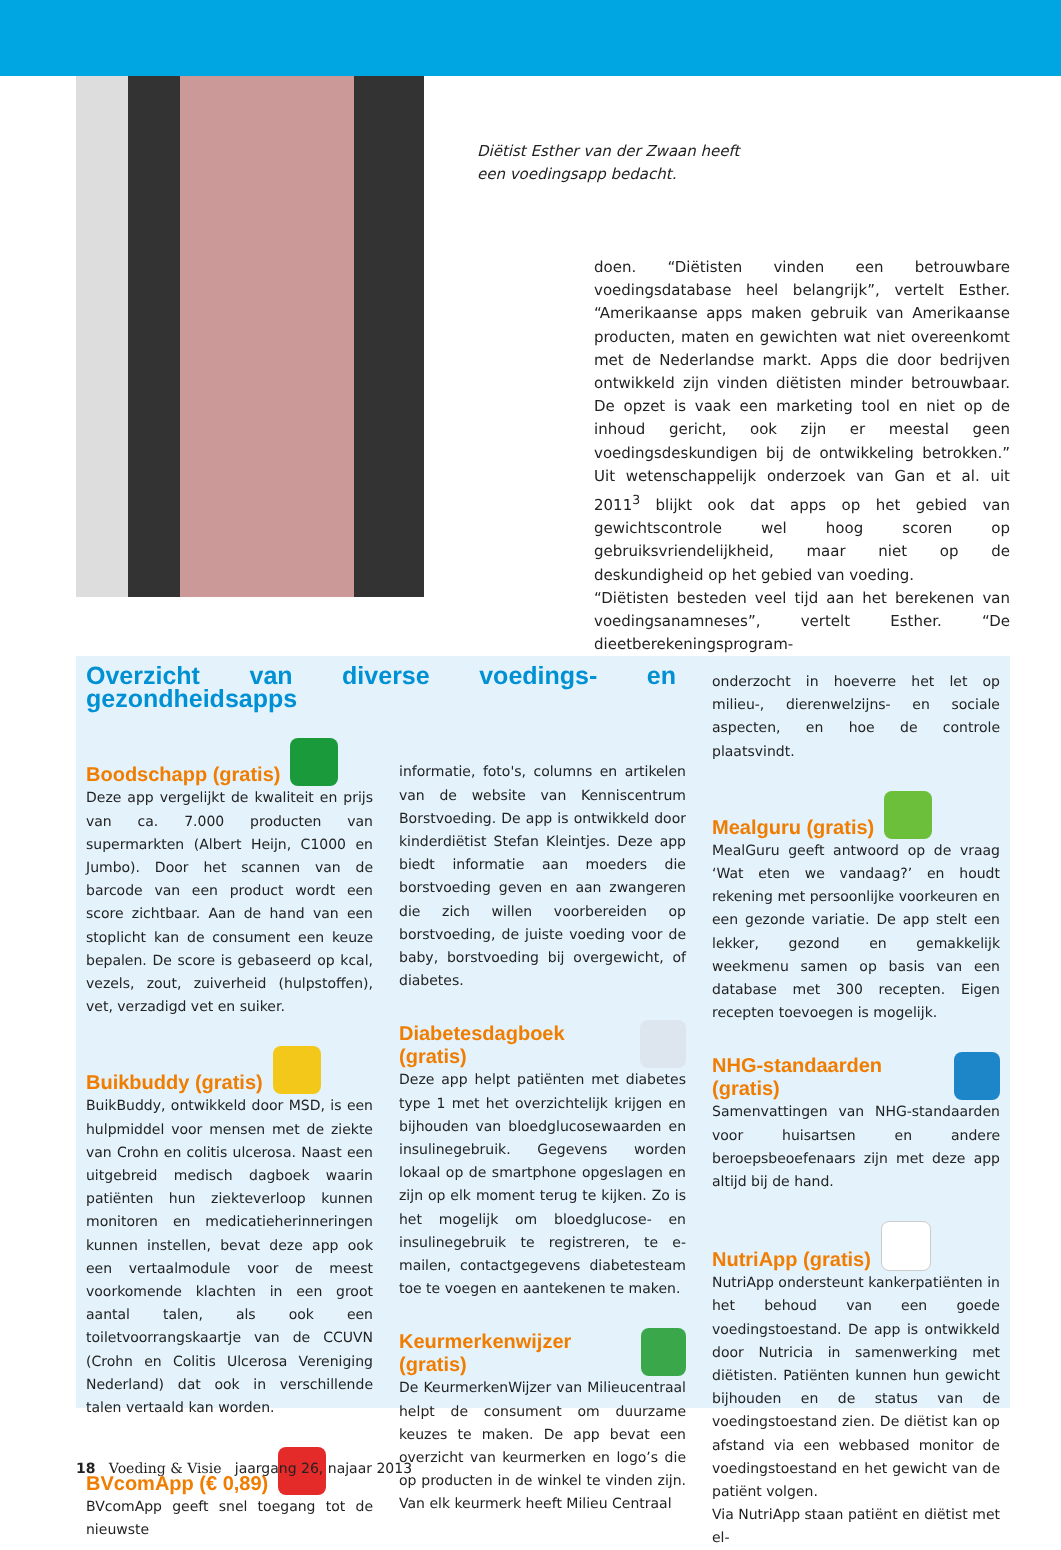Diëtist Esther van der Zwaan heeft
een voedingsapp bedacht.
doen. “Diëtisten vinden een betrouwbare voedingsdatabase heel belangrijk”, vertelt Esther. “Amerikaanse apps maken gebruik van Amerikaanse producten, maten en gewichten wat niet overeenkomt met de Nederlandse markt. Apps die door bedrijven ontwikkeld zijn vinden diëtisten minder betrouwbaar. De opzet is vaak een marketing tool en niet op de inhoud gericht, ook zijn er meestal geen voedingsdeskundigen bij de ontwikkeling betrokken.” Uit wetenschappelijk onderzoek van Gan et al. uit 2011<sup>3</sup> blijkt ook dat apps op het gebied van gewichtscontrole wel hoog scoren op gebruiksvriendelijkheid, maar niet op de deskundigheid op het gebied van voeding.
“Diëtisten besteden veel tijd aan het berekenen van voedingsanamneses”, vertelt Esther. “De dieetberekeningsprogram-
Overzicht van diverse voedings- en gezondheidsapps
Boodschapp (gratis)
Deze app vergelijkt de kwaliteit en prijs van ca. 7.000 producten van supermarkten (Albert Heijn, C1000 en Jumbo). Door het scannen van de barcode van een product wordt een score zichtbaar. Aan de hand van een stoplicht kan de consument een keuze bepalen. De score is gebaseerd op kcal, vezels, zout, zuiverheid (hulpstoffen), vet, verzadigd vet en suiker.
Buikbuddy (gratis)
BuikBuddy, ontwikkeld door MSD, is een hulpmiddel voor mensen met de ziekte van Crohn en colitis ulcerosa. Naast een uitgebreid medisch dagboek waarin patiënten hun ziekteverloop kunnen monitoren en medicatieherinneringen kunnen instellen, bevat deze app ook een vertaalmodule voor de meest voorkomende klachten in een groot aantal talen, als ook een toiletvoorrangskaartje van de CCUVN (Crohn en Colitis Ulcerosa Vereniging Nederland) dat ook in verschillende talen vertaald kan worden.
BVcomApp (€ 0,89)
BVcomApp geeft snel toegang tot de nieuwste
informatie, foto's, columns en artikelen van de website van Kenniscentrum Borstvoeding. De app is ontwikkeld door kinderdiëtist Stefan Kleintjes. Deze app biedt informatie aan moeders die borstvoeding geven en aan zwangeren die zich willen voorbereiden op borstvoeding, de juiste voeding voor de baby, borstvoeding bij overgewicht, of diabetes.
Diabetesdagboek (gratis)
Deze app helpt patiënten met diabetes type 1 met het overzichtelijk krijgen en bijhouden van bloedglucosewaarden en insulinegebruik. Gegevens worden lokaal op de smartphone opgeslagen en zijn op elk moment terug te kijken. Zo is het mogelijk om bloedglucose- en insulinegebruik te registreren, te e-mailen, contactgegevens diabetesteam toe te voegen en aantekenen te maken.
Keurmerkenwijzer (gratis)
De KeurmerkenWijzer van Milieucentraal helpt de consument om duurzame keuzes te maken. De app bevat een overzicht van keurmerken en logo’s die op producten in de winkel te vinden zijn. Van elk keurmerk heeft Milieu Centraal
onderzocht in hoeverre het let op milieu-, dierenwelzijns- en sociale aspecten, en hoe de controle plaatsvindt.
Mealguru (gratis)
MealGuru geeft antwoord op de vraag ‘Wat eten we vandaag?’ en houdt rekening met persoonlijke voorkeuren en een gezonde variatie. De app stelt een lekker, gezond en gemakkelijk weekmenu samen op basis van een database met 300 recepten. Eigen recepten toevoegen is mogelijk.
NHG-standaarden (gratis)
Samenvattingen van NHG-standaarden voor huisartsen en andere beroepsbeoefenaars zijn met deze app altijd bij de hand.
NutriApp (gratis)
NutriApp ondersteunt kankerpatiënten in het behoud van een goede voedingstoestand. De app is ontwikkeld door Nutricia in samenwerking met diëtisten. Patiënten kunnen hun gewicht bijhouden en de status van de voedingstoestand zien. De diëtist kan op afstand via een webbased monitor de voedingstoestand en het gewicht van de patiënt volgen.
Via NutriApp staan patiënt en diëtist met el-
18 Voeding & Visie jaargang 26, najaar 2013